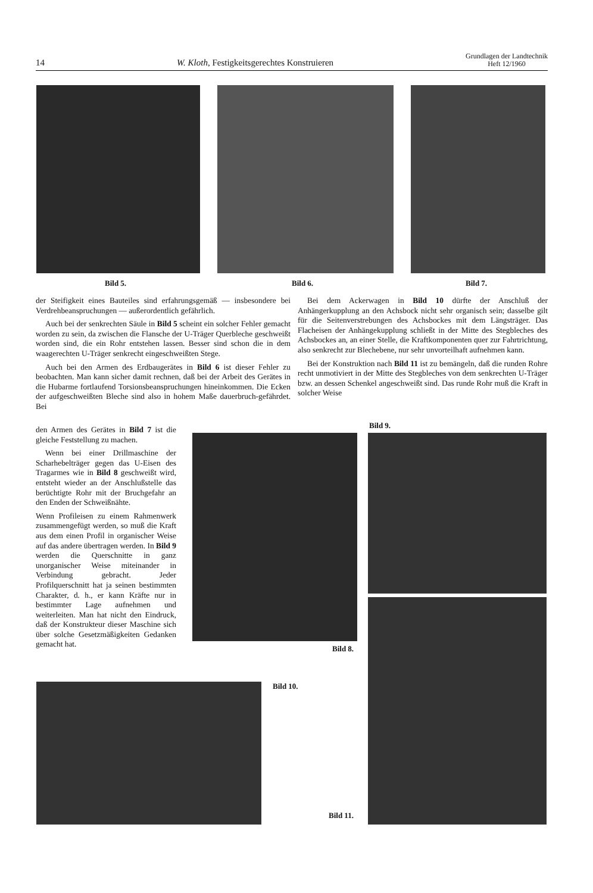14 W. Kloth, Festigkeitsgerechtes Konstruieren Grundlagen der Landtechnik
Heft 12/1960
Bild 5. Bild 6. Bild 7.
der Steifigkeit eines Bauteiles sind erfahrungsgemäß — insbesondere bei Verdrehbeanspruchungen — außerordentlich gefährlich.
Auch bei der senkrechten Säule in Bild 5 scheint ein solcher Fehler gemacht worden zu sein, da zwischen die Flansche der U-Träger Querbleche geschweißt worden sind, die ein Rohr entstehen lassen. Besser sind schon die in dem waagerechten U-Träger senkrecht eingeschweißten Stege.
Auch bei den Armen des Erdbaugerätes in Bild 6 ist dieser Fehler zu beobachten. Man kann sicher damit rechnen, daß bei der Arbeit des Gerätes in die Hubarme fortlaufend Torsionsbeanspruchungen hineinkommen. Die Ecken der aufgeschweißten Bleche sind also in hohem Maße dauerbruch-gefährdet. Bei
den Armen des Gerätes in Bild 7 ist die gleiche Feststellung zu machen.
Wenn bei einer Drillmaschine der Scharhebelträger gegen das U-Eisen des Tragarmes wie in Bild 8 geschweißt wird, entsteht wieder an der Anschlußstelle das berüchtigte Rohr mit der Bruchgefahr an den Enden der Schweißnähte.
Wenn Profileisen zu einem Rahmenwerk zusammengefügt werden, so muß die Kraft aus dem einen Profil in organischer Weise auf das andere übertragen werden. In Bild 9 werden die Querschnitte in ganz unorganischer Weise miteinander in Verbindung gebracht. Jeder Profilquerschnitt hat ja seinen bestimmten Charakter, d. h., er kann Kräfte nur in bestimmter Lage aufnehmen und weiterleiten. Man hat nicht den Eindruck, daß der Konstrukteur dieser Maschine sich über solche Gesetzmäßigkeiten Gedanken gemacht hat.
Bei dem Ackerwagen in Bild 10 dürfte der Anschluß der Anhängerkupplung an den Achsbock nicht sehr organisch sein; dasselbe gilt für die Seitenverstrebungen des Achsbockes mit dem Längsträger. Das Flacheisen der Anhängekupplung schließt in der Mitte des Stegbleches des Achsbockes an, an einer Stelle, die Kraftkomponenten quer zur Fahrtrichtung, also senkrecht zur Blechebene, nur sehr unvorteilhaft aufnehmen kann.
Bei der Konstruktion nach Bild 11 ist zu bemängeln, daß die runden Rohre recht unmotiviert in der Mitte des Stegbleches von dem senkrechten U-Träger bzw. an dessen Schenkel angeschweißt sind. Das runde Rohr muß die Kraft in solcher Weise
Bild 9.
Bild 8.
Bild 10.
Bild 11.